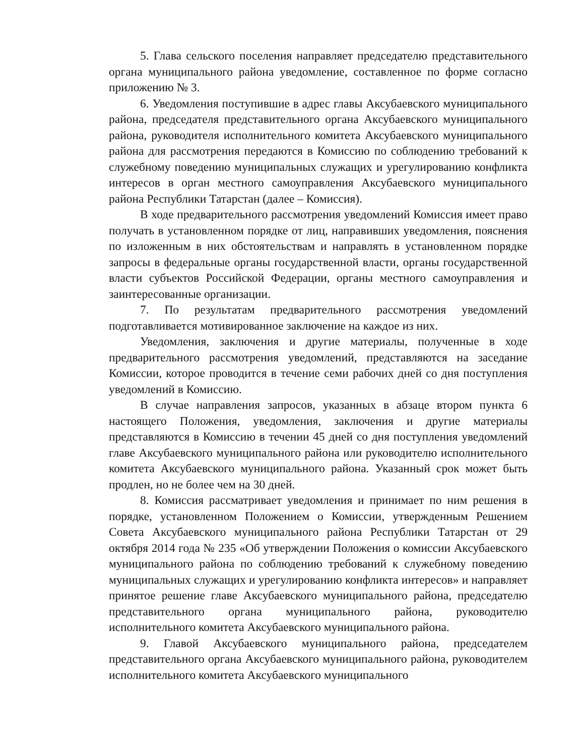5. Глава сельского поселения направляет председателю представительного органа муниципального района уведомление, составленное по форме согласно приложению № 3.
6. Уведомления поступившие в адрес главы Аксубаевского муниципального района, председателя представительного органа Аксубаевского муниципального района, руководителя исполнительного комитета Аксубаевского муниципального района для рассмотрения передаются в Комиссию по соблюдению требований к служебному поведению муниципальных служащих и урегулированию конфликта интересов в орган местного самоуправления Аксубаевского муниципального района Республики Татарстан (далее – Комиссия).
В ходе предварительного рассмотрения уведомлений Комиссия имеет право получать в установленном порядке от лиц, направивших уведомления, пояснения по изложенным в них обстоятельствам и направлять в установленном порядке запросы в федеральные органы государственной власти, органы государственной власти субъектов Российской Федерации, органы местного самоуправления и заинтересованные организации.
7. По результатам предварительного рассмотрения уведомлений подготавливается мотивированное заключение на каждое из них.
Уведомления, заключения и другие материалы, полученные в ходе предварительного рассмотрения уведомлений, представляются на заседание Комиссии, которое проводится в течение семи рабочих дней со дня поступления уведомлений в Комиссию.
В случае направления запросов, указанных в абзаце втором пункта 6 настоящего Положения, уведомления, заключения и другие материалы представляются в Комиссию в течении 45 дней со дня поступления уведомлений главе Аксубаевского муниципального района или руководителю исполнительного комитета Аксубаевского муниципального района. Указанный срок может быть продлен, но не более чем на 30 дней.
8. Комиссия рассматривает уведомления и принимает по ним решения в порядке, установленном Положением о Комиссии, утвержденным Решением Совета Аксубаевского муниципального района Республики Татарстан от 29 октября 2014 года № 235 «Об утверждении Положения о комиссии Аксубаевского муниципального района по соблюдению требований к служебному поведению муниципальных служащих и урегулированию конфликта интересов» и направляет принятое решение главе Аксубаевского муниципального района, председателю представительного органа муниципального района, руководителю исполнительного комитета Аксубаевского муниципального района.
9. Главой Аксубаевского муниципального района, председателем представительного органа Аксубаевского муниципального района, руководителем исполнительного комитета Аксубаевского муниципального